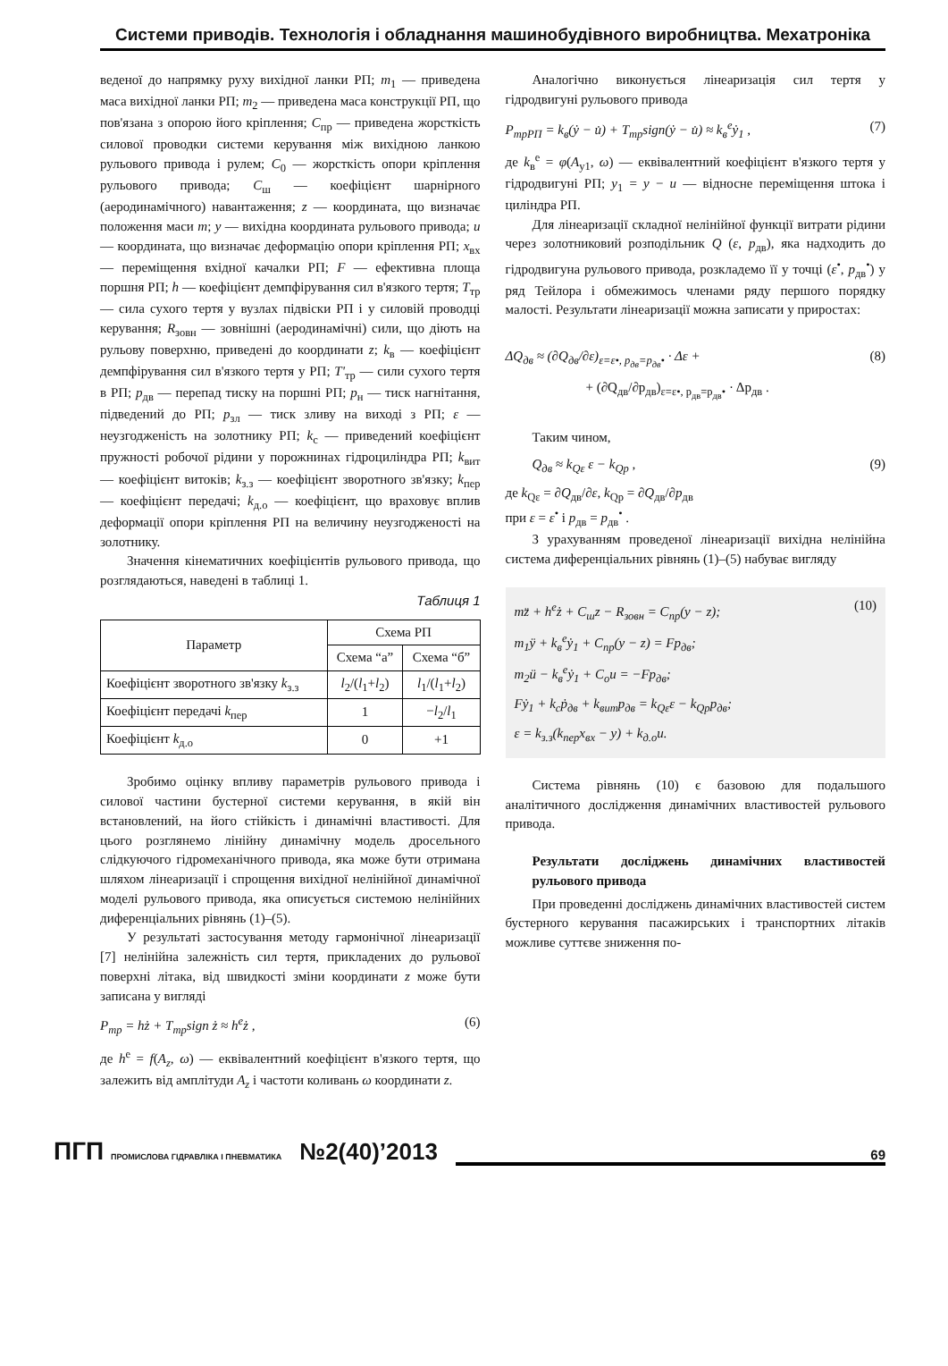Системи приводів. Технологія і обладнання машинобудівного виробництва. Мехатроніка
веденої до напрямку руху вихідної ланки РП; m<sub>1</sub> — приведена маса вихідної ланки РП; m<sub>2</sub> — приведена маса конструкції РП, що пов'язана з опорою його кріплення; C<sub>пр</sub> — приведена жорсткість силової проводки системи керування між вихідною ланкою рульового привода і рулем; C<sub>0</sub> — жорсткість опори кріплення рульового привода; C<sub>ш</sub> — коефіцієнт шарнірного (аеродинамічного) навантаження; z — координата, що визначає положення маси m; y — вихідна координата рульового привода; u — координата, що визначає деформацію опори кріплення РП; x<sub>вх</sub> — переміщення вхідної качалки РП; F — ефективна площа поршня РП; h — коефіцієнт демпфірування сил в'язкого тертя; T<sub>тр</sub> — сила сухого тертя у вузлах підвіски РП і у силовій проводці керування; R<sub>зовн</sub> — зовнішні (аеродинамічні) сили, що діють на рульову поверхню, приведені до координати z; k<sub>в</sub> — коефіцієнт демпфірування сил в'язкого тертя у РП; T'<sub>тр</sub> — сили сухого тертя в РП; p<sub>дв</sub> — перепад тиску на поршні РП; p<sub>н</sub> — тиск нагнітання, підведений до РП; p<sub>зл</sub> — тиск зливу на виході з РП; ε — неузгодженість на золотнику РП; k<sub>c</sub> — приведений коефіцієнт пружності робочої рідини у порожнинах гідроциліндра РП; k<sub>вит</sub> — коефіцієнт витоків; k<sub>з.з</sub> — коефіцієнт зворотного зв'язку; k<sub>пер</sub> — коефіцієнт передачі; k<sub>д.о</sub> — коефіцієнт, що враховує вплив деформації опори кріплення РП на величину неузгодженості на золотнику.
Значення кінематичних коефіцієнтів рульового привода, що розглядаються, наведені в таблиці 1.
Таблиця 1
| Параметр | Схема РП | |
| --- | --- | --- |
| | Схема “а” | Схема “б” |
| Коефіцієнт зворотного зв'язку k<sub>з.з</sub> | l<sub>2</sub>/( l<sub>1</sub>+ l<sub>2</sub>) | l<sub>1</sub>/( l<sub>1</sub>+ l<sub>2</sub>) |
| Коефіцієнт передачі k<sub>пер</sub> | 1 | − l<sub>2</sub>/ l<sub>1</sub> |
| Коефіцієнт k<sub>д.о</sub> | 0 | +1 |
Зробимо оцінку впливу параметрів рульового привода і силової частини бустерної системи керування, в якій він встановлений, на його стійкість і динамічні властивості. Для цього розглянемо лінійну динамічну модель дросельного слідкуючого гідромеханічного привода, яка може бути отримана шляхом лінеаризації і спрощення вихідної нелінійної динамічної моделі рульового привода, яка описується системою нелінійних диференціальних рівнянь (1)–(5).
У результаті застосування методу гармонічної лінеаризації [7] нелінійна залежність сил тертя, прикладених до рульової поверхні літака, від швидкості зміни координати z може бути записана у вигляді
P<sub>тр</sub> = hż + T<sub>тр</sub>sign ż ≈ h<sup>e</sup>ż , (6)
де h<sup>e</sup> = f(A<sub>z</sub>, ω) — еквівалентний коефіцієнт в'язкого тертя, що залежить від амплітуди A<sub>z</sub> і частоти коливань ω координати z.
Аналогічно виконується лінеаризація сил тертя у гідродвигуні рульового привода
P<sub>трРП</sub> = k<sub>в</sub>(ẏ − u̇) + T<sub>тр</sub>sign(ẏ − u̇) ≈ k<sub>в</sub><sup>e</sup>ẏ<sub>1</sub> , (7)
де k<sub>в</sub><sup>e</sup> = φ(A<sub>y1</sub>, ω) — еквівалентний коефіцієнт в'язкого тертя у гідродвигуні РП; y<sub>1</sub> = y − u — відносне переміщення штока і циліндра РП.
Для лінеаризації складної нелінійної функції витрати рідини через золотниковий розподільник Q (ε, p<sub>дв</sub>), яка надходить до гідродвигуна рульового привода, розкладемо її у точці (ε<sup>•</sup>, p<sub>дв</sub><sup>•</sup>) у ряд Тейлора і обмежимось членами ряду першого порядку малості. Результати лінеаризації можна записати у приростах:
ΔQ<sub>дв</sub> ≈ (∂Q<sub>дв</sub>/∂ε)<sub>ε=ε•, p<sub>дв</sub>=p<sub>дв</sub>•</sub> · Δε + (8)
+ (∂Q<sub>дв</sub>/∂p<sub>дв</sub>)<sub>ε=ε•, p<sub>дв</sub>=p<sub>дв</sub>•</sub> · Δp<sub>дв</sub> .
Таким чином,
Q<sub>дв</sub> ≈ k<sub>Qε</sub> ε − k<sub>Qp</sub> , (9)
де k<sub>Qε</sub> = ∂Q<sub>дв</sub>/∂ε, k<sub>Qp</sub> = ∂Q<sub>дв</sub>/∂p<sub>дв</sub>
при ε = ε<sup>•</sup> і p<sub>дв</sub> = p<sub>дв</sub><sup>•</sup> .
З урахуванням проведеної лінеаризації вихідна нелінійна система диференціальних рівнянь (1)–(5) набуває вигляду
mz̈ + h<sup>e</sup>ż + C<sub>ш</sub>z − R<sub>зовн</sub> = C<sub>пр</sub>(y − z);
m<sub>1</sub>ÿ + k<sub>в</sub><sup>e</sup>ẏ<sub>1</sub> + C<sub>пр</sub>(y − z) = Fp<sub>дв</sub>;
m<sub>2</sub>ü − k<sub>в</sub><sup>e</sup>ẏ<sub>1</sub> + C<sub>о</sub>u = −Fp<sub>дв</sub>;
Fẏ<sub>1</sub> + k<sub>c</sub>ṗ<sub>дв</sub> + k<sub>вит</sub>p<sub>дв</sub> = k<sub>Qε</sub>ε − k<sub>Qp</sub>p<sub>дв</sub>;
ε = k<sub>з.з</sub>(k<sub>пер</sub>x<sub>вх</sub> − y) + k<sub>д.о</sub>u. (10)
Система рівнянь (10) є базовою для подальшого аналітичного дослідження динамічних властивостей рульового привода.
Результати досліджень динамічних властивостей рульового привода
При проведенні досліджень динамічних властивостей систем бустерного керування пасажирських і транспортних літаків можливе суттєве зниження по-
ПГП ПРОМИСЛОВА ГІДРАВЛІКА І ПНЕВМАТИКА
№2(40)’2013
69